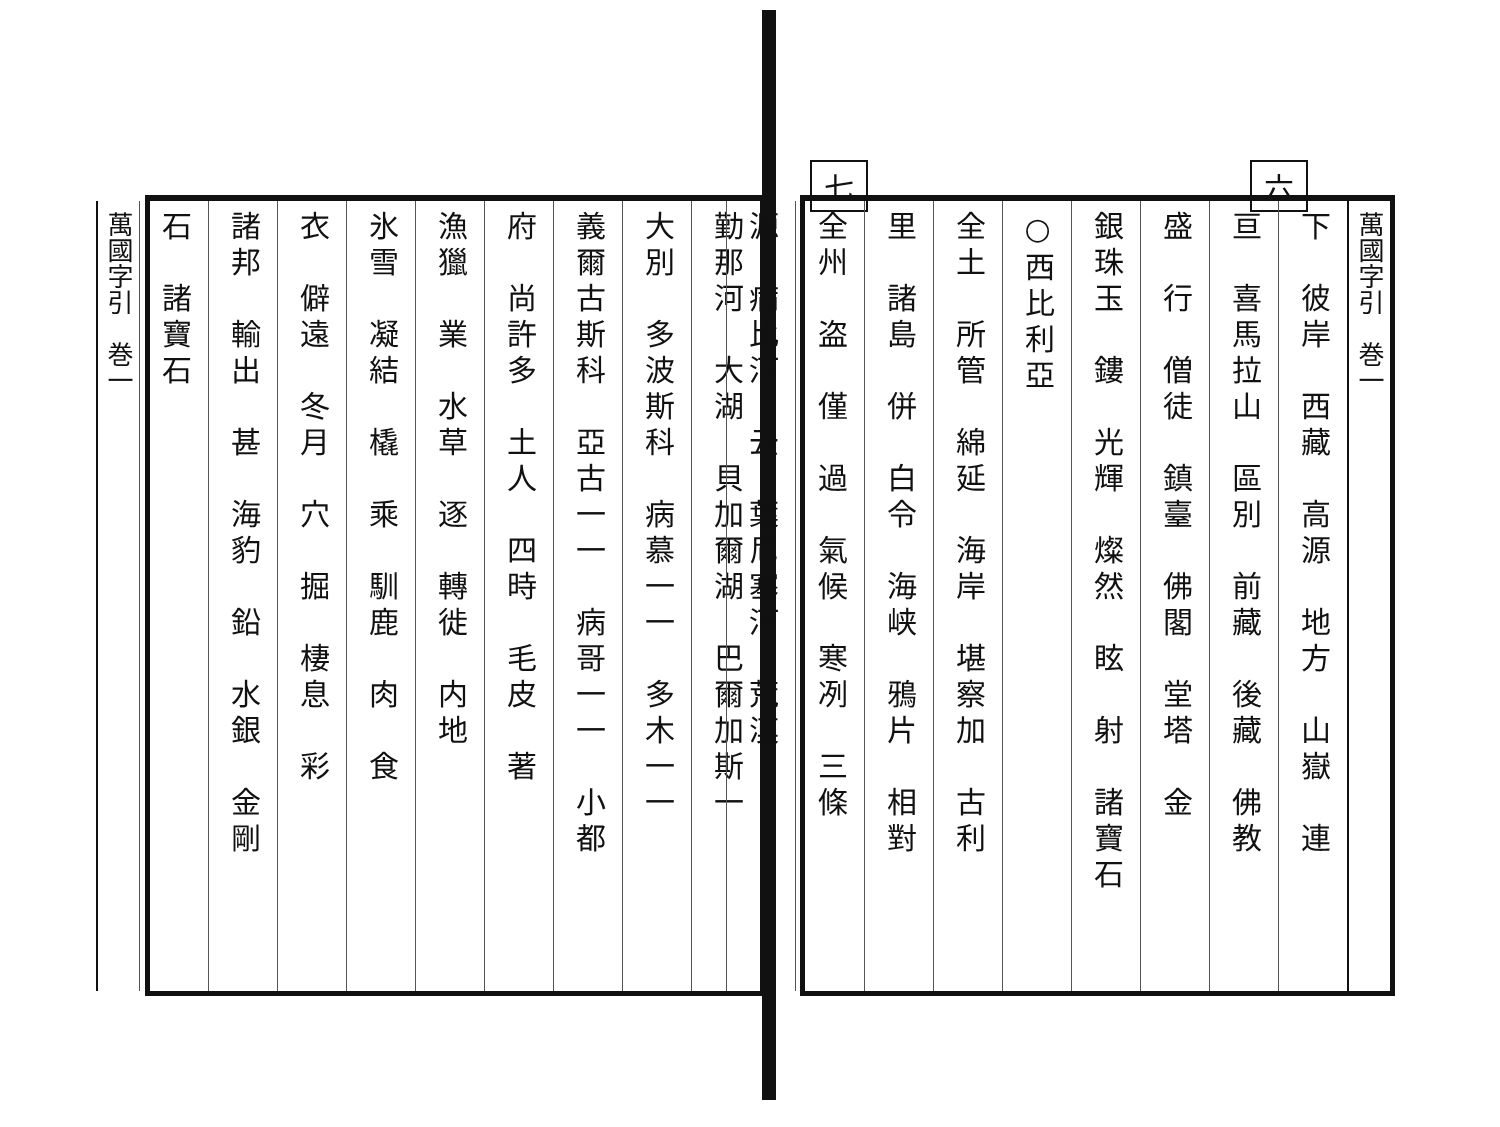七 六
勤那河　大湖　貝加爾湖　巴爾加斯一
大別　多波斯科　病慕一一　多木一一
義爾古斯科　亞古一一　病哥一一　小都
府　尚許多　土人　四時　毛皮　著
漁獵　業　水草　逐　轉徙　内地
氷雪　凝結　橇　乘　馴鹿　肉　食
衣　僻遠　冬月　穴　掘　棲息　彩
諸邦　輸出　甚　海豹　鉛　水銀　金剛
石　諸寶石
萬國字引　巻一
萬國字引　巻一
下　彼岸　西藏　高源　地方　山嶽　連
亘　喜馬拉山　區別　前藏　後藏　佛教
盛　行　僧徒　鎮臺　佛閣　堂塔　金
銀珠玉　鏤　光輝　燦然　眩　射　諸寶石
○西比利亞
全土　所管　綿延　海岸　堪察加　古利
里　諸島　併　白令　海峡　鴉片　相對
全州　盗　僅　過　氣候　寒冽　三條
源　病比河　云　葉尼塞河　荒漠